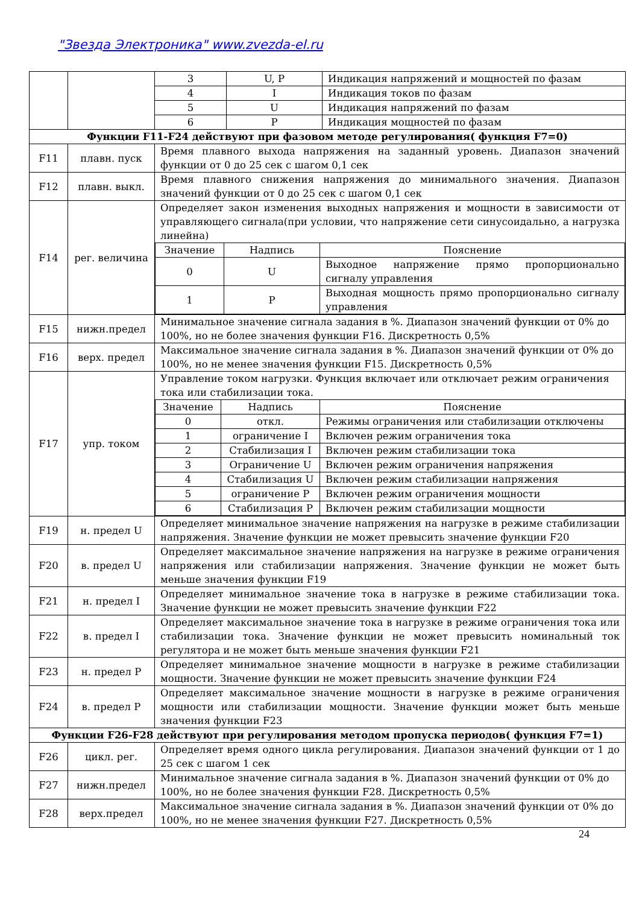"Звезда Электроника" www.zvezda-el.ru
| | | 3 | U, P | Индикация напряжений и мощностей по фазам |
| | | 4 | I | Индикация токов по фазам |
| | | 5 | U | Индикация напряжений по фазам |
| | | 6 | P | Индикация мощностей по фазам |
| Функции F11-F24 действуют при фазовом методе регулирования( функция F7=0) | | | | |
| F11 | плавн. пуск | Время плавного выхода напряжения на заданный уровень. Диапазон значений функции от 0 до 25 сек с шагом 0,1 сек | | |
| F12 | плавн. выкл. | Время плавного снижения напряжения до минимального значения. Диапазон значений функции от 0 до 25 сек с шагом 0,1 сек | | |
| F14 | рег. величина | Определяет закон изменения выходных напряжения и мощности в зависимости от управляющего сигнала(при условии, что напряжение сети синусоидально, а нагрузка линейна) / Значение / Надпись / Пояснение / / 0 / U / Выходное напряжение прямо пропорционально сигналу управления / / 1 / P / Выходная мощность прямо пропорционально сигналу управления / | | |
| F15 | нижн.предел | Минимальное значение сигнала задания в %. Диапазон значений функции от 0% до 100%, но не более значения функции F16. Дискретность 0,5% | | |
| F16 | верх. предел | Максимальное значение сигнала задания в %. Диапазон значений функции от 0% до 100%, но не менее значения функции F15. Дискретность 0,5% | | |
| F17 | упр. током | Управление током нагрузки. Функция включает или отключает режим ограничения тока или стабилизации тока. / Значение / Надпись / Пояснение / / 0 / откл. / Режимы ограничения или стабилизации отключены / / 1 / ограничение I / Включен режим ограничения тока / / 2 / Стабилизация I / Включен режим стабилизации тока / / 3 / Ограничение U / Включен режим ограничения напряжения / / 4 / Стабилизация U / Включен режим стабилизации напряжения / / 5 / ограничение P / Включен режим ограничения мощности / / 6 / Стабилизация P / Включен режим стабилизации мощности / | | |
| F19 | н. предел U | Определяет минимальное значение напряжения на нагрузке в режиме стабилизации напряжения. Значение функции не может превысить значение функции F20 | | |
| F20 | в. предел U | Определяет максимальное значение напряжения на нагрузке в режиме ограничения напряжения или стабилизации напряжения. Значение функции не может быть меньше значения функции F19 | | |
| F21 | н. предел I | Определяет минимальное значение тока в нагрузке в режиме стабилизации тока. Значение функции не может превысить значение функции F22 | | |
| F22 | в. предел I | Определяет максимальное значение тока в нагрузке в режиме ограничения тока или стабилизации тока. Значение функции не может превысить номинальный ток регулятора и не может быть меньше значения функции F21 | | |
| F23 | н. предел P | Определяет минимальное значение мощности в нагрузке в режиме стабилизации мощности. Значение функции не может превысить значение функции F24 | | |
| F24 | в. предел P | Определяет максимальное значение мощности в нагрузке в режиме ограничения мощности или стабилизации мощности. Значение функции может быть меньше значения функции F23 | | |
| Функции F26-F28 действуют при регулирования методом пропуска периодов( функция F7=1) | | | | |
| F26 | цикл. рег. | Определяет время одного цикла регулирования. Диапазон значений функции от 1 до 25 сек с шагом 1 сек | | |
| F27 | нижн.предел | Минимальное значение сигнала задания в %. Диапазон значений функции от 0% до 100%, но не более значения функции F28. Дискретность 0,5% | | |
| F28 | верх.предел | Максимальное значение сигнала задания в %. Диапазон значений функции от 0% до 100%, но не менее значения функции F27. Дискретность 0,5% | | |
24